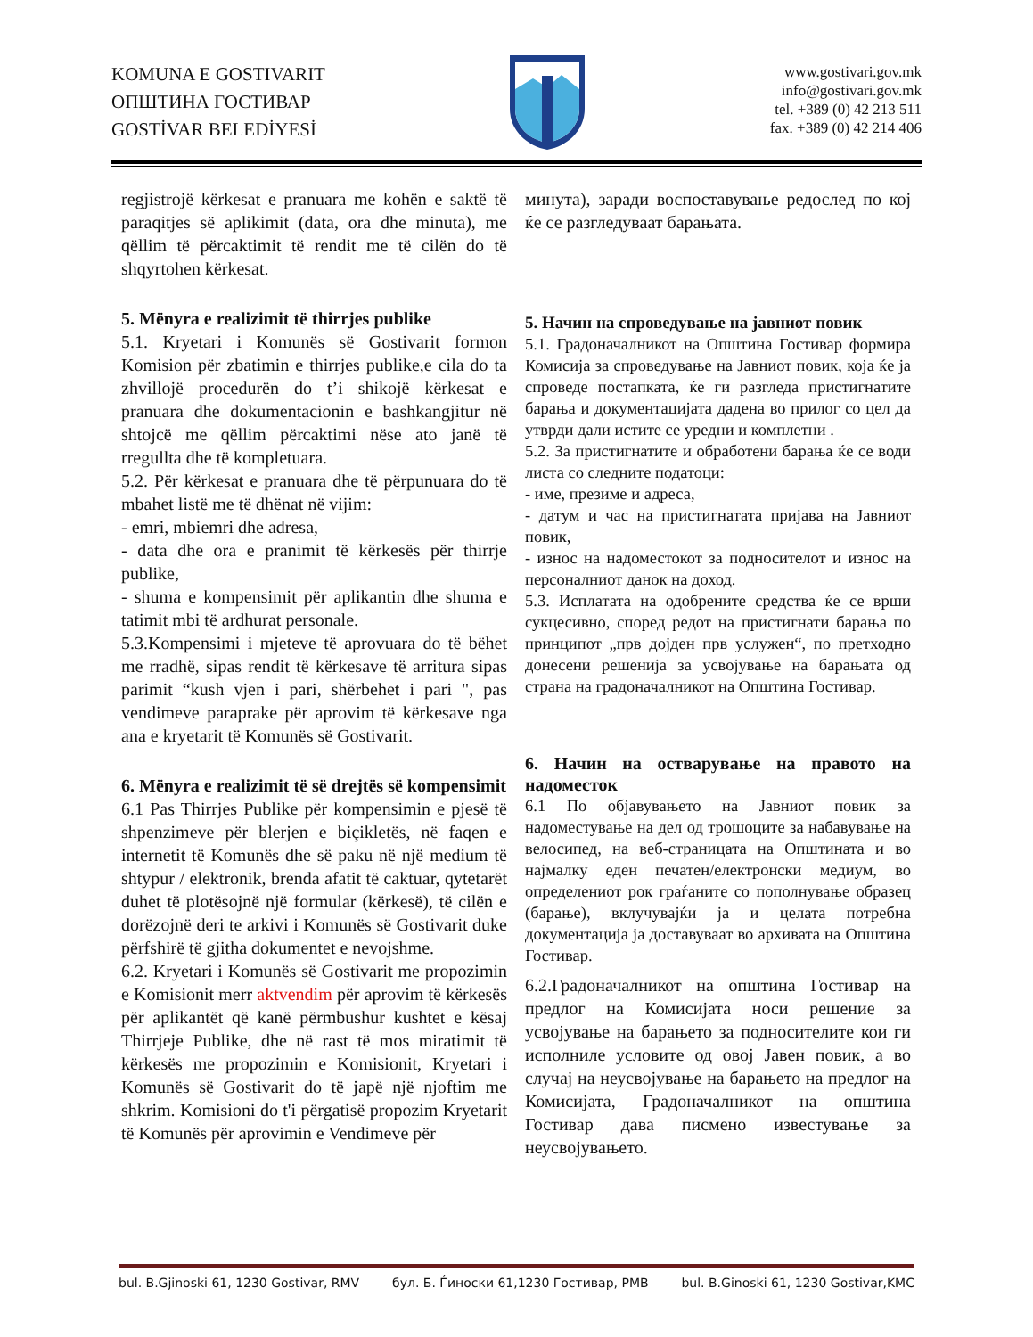KOMUNA E GOSTIVARIT
ОПШТИНА ГОСТИВАР
GOSTİVAR BELEDİYESİ
www.gostivari.gov.mk
info@gostivari.gov.mk
tel. +389 (0) 42 213 511
fax. +389 (0) 42 214 406
regjistrojë kërkesat e pranuara me kohën e saktë të paraqitjes së aplikimit (data, ora dhe minuta), me qëllim të përcaktimit të rendit me të cilën do të shqyrtohen kërkesat.
5. Mënyra e realizimit të thirrjes publike
5.1. Kryetari i Komunës së Gostivarit formon Komision për zbatimin e thirrjes publike,e cila do ta zhvillojë procedurën do t’i shikojë kërkesat e pranuara dhe dokumentacionin e bashkangjitur në shtojcë me qëllim përcaktimi nëse ato janë të rregullta dhe të kompletuara.
5.2. Për kërkesat e pranuara dhe të përpunuara do të mbahet listë me të dhënat në vijim:
- emri, mbiemri dhe adresa,
- data dhe ora e pranimit të kërkesës për thirrje publike,
- shuma e kompensimit për aplikantin dhe shuma e tatimit mbi të ardhurat personale.
5.3.Kompensimi i mjeteve të aprovuara do të bëhet me rradhë, sipas rendit të kërkesave të arritura sipas parimit “kush vjen i pari, shërbehet i pari ", pas vendimeve paraprake për aprovim të kërkesave nga ana e kryetarit të Komunës së Gostivarit.
6. Mënyra e realizimit të së drejtës së kompensimit
6.1 Pas Thirrjes Publike për kompensimin e pjesë të shpenzimeve për blerjen e biçikletës, në faqen e internetit të Komunës dhe së paku në një medium të shtypur / elektronik, brenda afatit të caktuar, qytetarët duhet të plotësojnë një formular (kërkesë), të cilën e dorëzojnë deri te arkivi i Komunës së Gostivarit duke përfshirë të gjitha dokumentet e nevojshme.
6.2. Kryetari i Komunës së Gostivarit me propozimin e Komisionit merr aktvendim për aprovim të kërkesës për aplikantët që kanë përmbushur kushtet e kësaj Thirrjeje Publike, dhe në rast të mos miratimit të kërkesës me propozimin e Komisionit, Kryetari i Komunës së Gostivarit do të japë një njoftim me shkrim. Komisioni do t'i përgatisë propozim Kryetarit të Komunës për aprovimin e Vendimeve për
минута), заради воспоставување редослед по кој ќе се разгледуваат барањата.
5. Начин на спроведување на јавниот повик
5.1. Градоначалникот на Општина Гостивар формира Комисија за спроведување на Јавниот повик, која ќе ја спроведе постапката, ќе ги разгледа пристигнатите барања и документацијата дадена во прилог со цел да утврди дали истите се уредни и комплетни .
5.2. За пристигнатите и обработени барања ќе се води листа со следните податоци:
- име, презиме и адреса,
- датум и час на пристигнатата пријава на Јавниот повик,
- износ на надоместокот за подносителот и износ на персоналниот данок на доход.
5.3. Исплатата на одобрените средства ќе се врши сукцесивно, според редот на пристигнати барања по принципот „прв дојден прв услужен“, по претходно донесени решенија за усвојување на барањата од страна на градоначалникот на Општина Гостивар.
6. Начин на остварување на правото на надоместок
6.1 По објавувањето на Јавниот повик за надоместување на дел од трошоците за набавување на велосипед, на веб-страницата на Општината и во најмалку еден печатен/електронски медиум, во определениот рок граѓаните со пополнување образец (барање), вклучувајќи ја и целата потребна документација ја доставуваат во архивата на Општина Гостивар.
6.2.Градоначалникот на општина Гостивар на предлог на Комисијата носи решение за усвојување на барањето за подносителите кои ги исполниле условите од овој Јавен повик, а во случај на неусвојување на барањето на предлог на Комисијата, Градоначалникот на општина Гостивар дава писмено известување за неусвојувањето.
bul. B.Gjinoski 61, 1230 Gostivar, RMV бул. Б. Ѓиноски 61,1230 Гостивар, РМВ bul. B.Ginoski 61, 1230 Gostivar,KMC